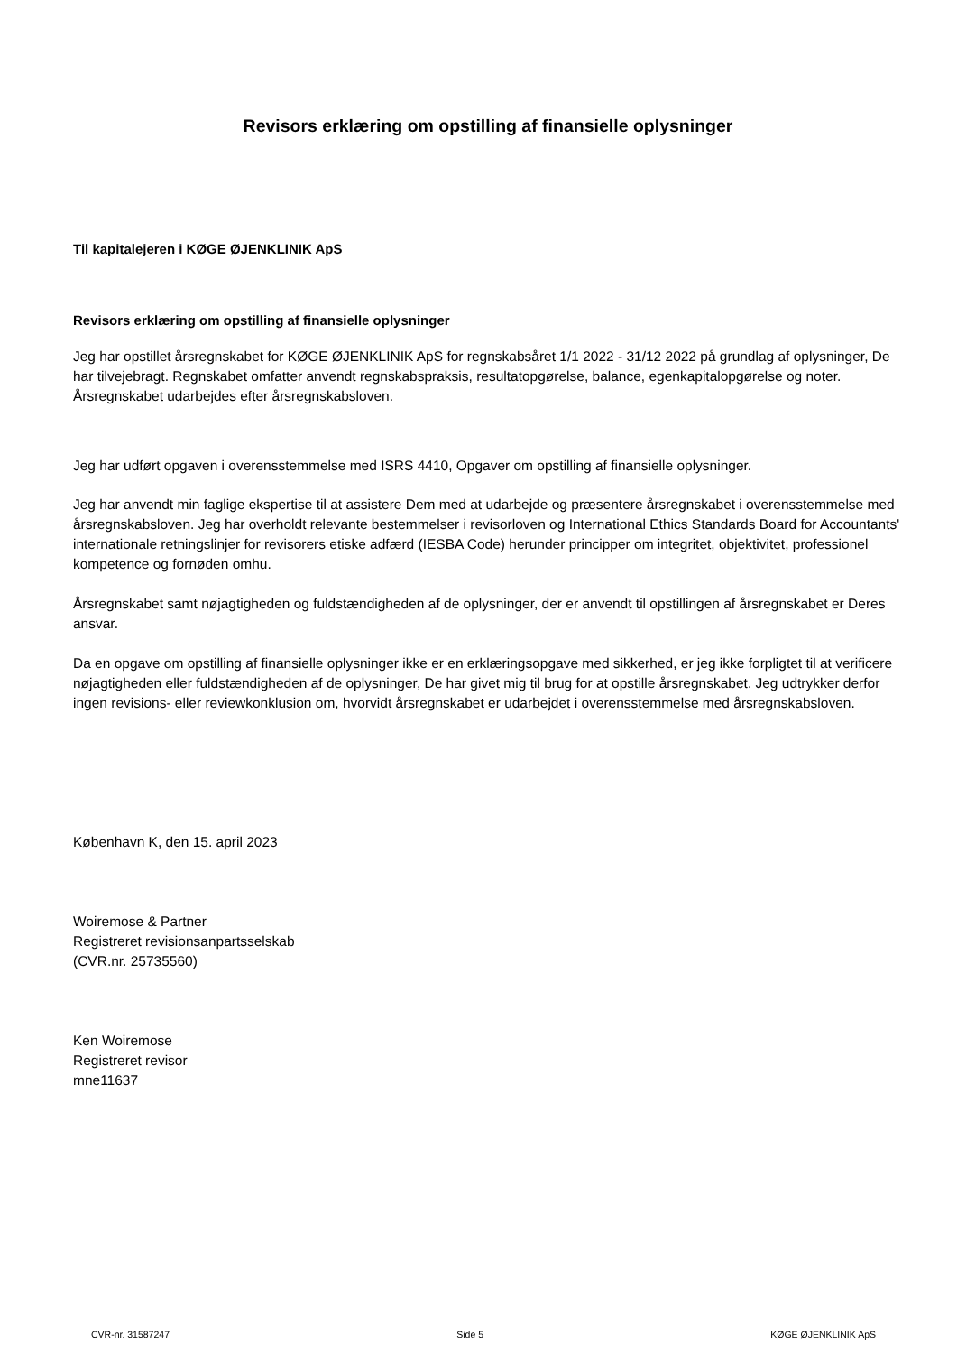Revisors erklæring om opstilling af finansielle oplysninger
Til kapitalejeren i KØGE ØJENKLINIK ApS
Revisors erklæring om opstilling af finansielle oplysninger
Jeg har opstillet årsregnskabet for KØGE ØJENKLINIK ApS for regnskabsåret 1/1 2022 - 31/12 2022 på grundlag af oplysninger, De har tilvejebragt. Regnskabet omfatter anvendt regnskabspraksis, resultatopgørelse, balance, egenkapitalopgørelse og noter. Årsregnskabet udarbejdes efter årsregnskabsloven.
Jeg har udført opgaven i overensstemmelse med ISRS 4410, Opgaver om opstilling af finansielle oplysninger.
Jeg har anvendt min faglige ekspertise til at assistere Dem med at udarbejde og præsentere årsregnskabet i overensstemmelse med årsregnskabsloven. Jeg har overholdt relevante bestemmelser i revisorloven og International Ethics Standards Board for Accountants' internationale retningslinjer for revisorers etiske adfærd (IESBA Code) herunder principper om integritet, objektivitet, professionel kompetence og fornøden omhu.
Årsregnskabet samt nøjagtigheden og fuldstændigheden af de oplysninger, der er anvendt til opstillingen af årsregnskabet er Deres ansvar.
Da en opgave om opstilling af finansielle oplysninger ikke er en erklæringsopgave med sikkerhed, er jeg ikke forpligtet til at verificere nøjagtigheden eller fuldstændigheden af de oplysninger, De har givet mig til brug for at opstille årsregnskabet. Jeg udtrykker derfor ingen revisions- eller reviewkonklusion om, hvorvidt årsregnskabet er udarbejdet i overensstemmelse med årsregnskabsloven.
København K, den 15. april 2023
Woiremose & Partner
Registreret revisionsanpartsselskab
(CVR.nr. 25735560)
Ken Woiremose
Registreret revisor
mne11637
CVR-nr. 31587247 Side 5 KØGE ØJENKLINIK ApS